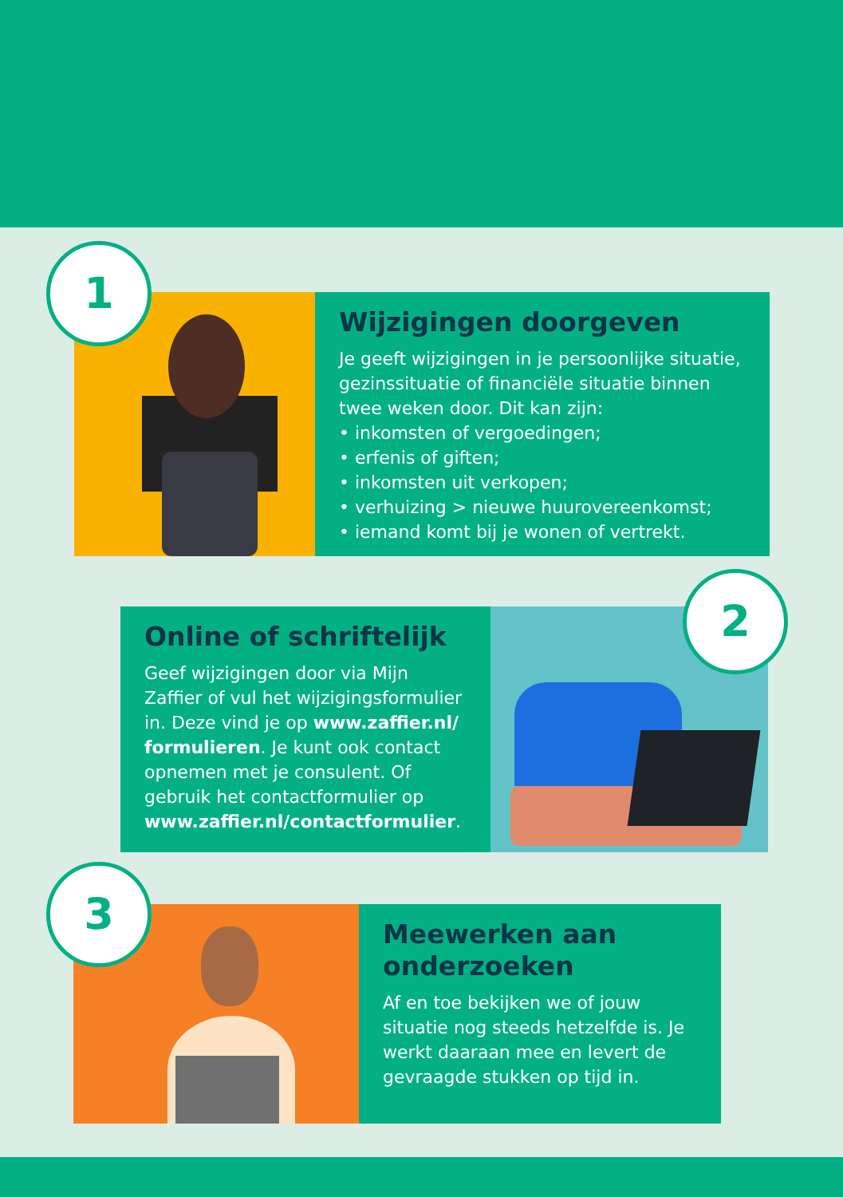Wijzigingen doorgeven
Je geeft wijzigingen in je persoonlijke situatie, gezinssituatie of financiële situatie binnen twee weken door. Dit kan zijn:
• inkomsten of vergoedingen;
• erfenis of giften;
• inkomsten uit verkopen;
• verhuizing > nieuwe huurovereenkomst;
• iemand komt bij je wonen of vertrekt.
1
Online of schriftelijk
Geef wijzigingen door via Mijn Zaffier of vul het wijzigingsformulier in. Deze vind je op www.zaffier.nl/ formulieren. Je kunt ook contact opnemen met je consulent. Of gebruik het contactformulier op www.zaffier.nl/contactformulier.
2
Meewerken aan onderzoeken
Af en toe bekijken we of jouw situatie nog steeds hetzelfde is. Je werkt daaraan mee en levert de gevraagde stukken op tijd in.
3